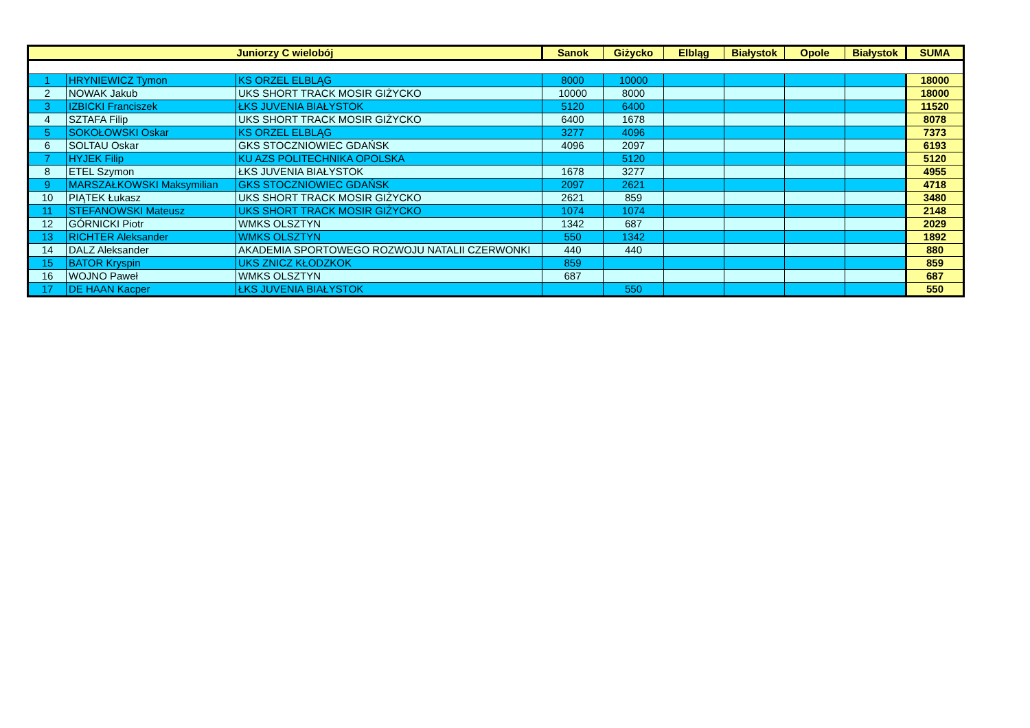| Juniorzy C wielobój | | | Sanok | Giżycko | Elbląg | Białystok | Opole | Białystok | SUMA |
| --- | --- | --- | --- | --- | --- | --- | --- | --- | --- |
| 1 | HRYNIEWICZ Tymon | KS ORZEL ELBLĄG | 8000 | 10000 | | | | | 18000 |
| 2 | NOWAK Jakub | UKS SHORT TRACK MOSIR GIŻYCKO | 10000 | 8000 | | | | | 18000 |
| 3 | IZBICKI Franciszek | ŁKS JUVENIA BIAŁYSTOK | 5120 | 6400 | | | | | 11520 |
| 4 | SZTAFA Filip | UKS SHORT TRACK MOSIR GIŻYCKO | 6400 | 1678 | | | | | 8078 |
| 5 | SOKOŁOWSKI Oskar | KS ORZEL ELBLĄG | 3277 | 4096 | | | | | 7373 |
| 6 | SOLTAU Oskar | GKS STOCZNIOWIEC GDAŃSK | 4096 | 2097 | | | | | 6193 |
| 7 | HYJEK Filip | KU AZS POLITECHNIKA OPOLSKA | | 5120 | | | | | 5120 |
| 8 | ETEL Szymon | ŁKS JUVENIA BIAŁYSTOK | 1678 | 3277 | | | | | 4955 |
| 9 | MARSZAŁKOWSKI Maksymilian | GKS STOCZNIOWIEC GDAŃSK | 2097 | 2621 | | | | | 4718 |
| 10 | PIĄTEK Łukasz | UKS SHORT TRACK MOSIR GIŻYCKO | 2621 | 859 | | | | | 3480 |
| 11 | STEFANOWSKI Mateusz | UKS SHORT TRACK MOSIR GIŻYCKO | 1074 | 1074 | | | | | 2148 |
| 12 | GÓRNICKI Piotr | WMKS OLSZTYN | 1342 | 687 | | | | | 2029 |
| 13 | RICHTER Aleksander | WMKS OLSZTYN | 550 | 1342 | | | | | 1892 |
| 14 | DALZ Aleksander | AKADEMIA SPORTOWEGO ROZWOJU NATALII CZERWONKI | 440 | 440 | | | | | 880 |
| 15 | BATOR Kryspin | UKS ZNICZ KŁODZKOK | 859 | | | | | | 859 |
| 16 | WOJNO Paweł | WMKS OLSZTYN | 687 | | | | | | 687 |
| 17 | DE HAAN Kacper | ŁKS JUVENIA BIAŁYSTOK | | 550 | | | | | 550 |